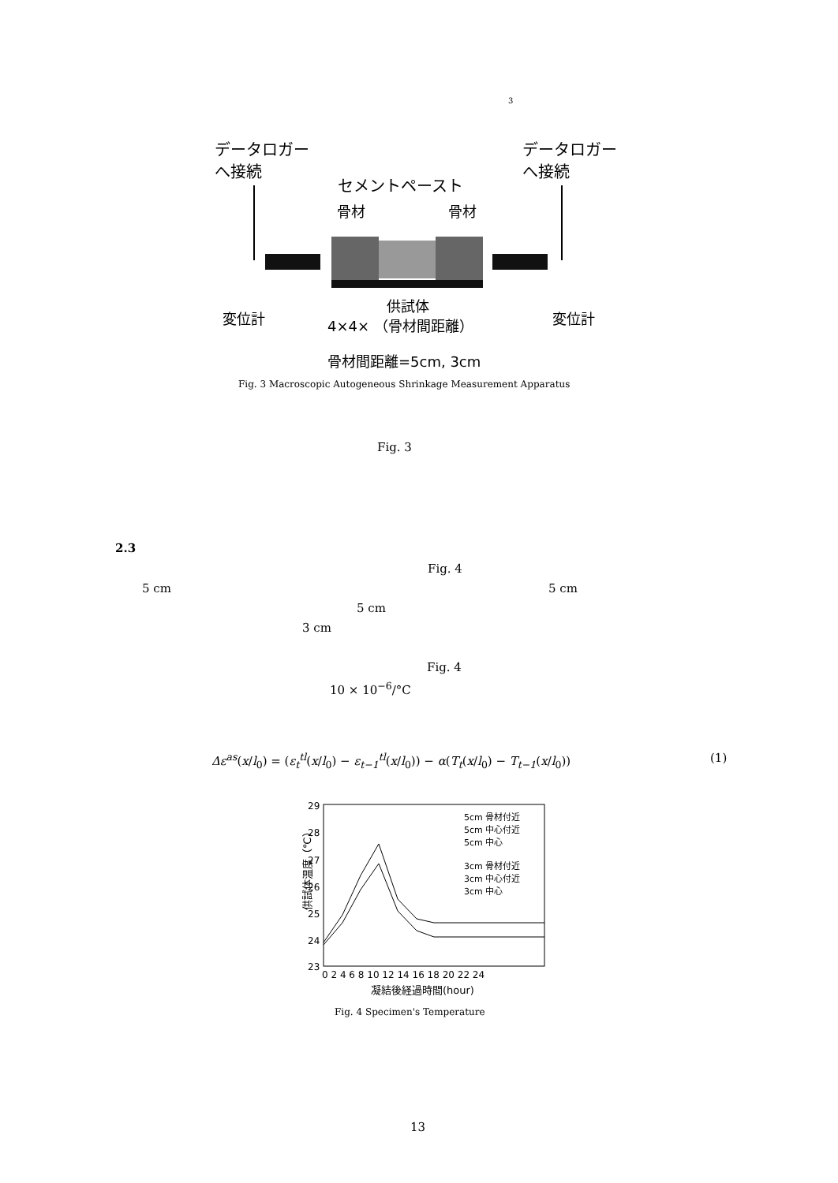3
データロガー
へ接続
データロガー
へ接続
セメントペースト
骨材
骨材
供試体
変位計
変位計
4×4× （骨材間距離）
骨材間距離=5cm, 3cm
Fig. 3 Macroscopic Autogeneous Shrinkage Measurement Apparatus
Fig. 3
2.3
Fig. 4
5 cm 5 cm
5 cm
3 cm
Fig. 4
10 × 10<sup>−6</sup>/°C
Δε<sup>as</sup>(x/l<sub>0</sub>) = (ε<sub>t</sub><sup>tl</sup>(x/l<sub>0</sub>) − ε<sub>t−1</sub><sup>tl</sup>(x/l<sub>0</sub>)) − α(T<sub>t</sub>(x/l<sub>0</sub>) − T<sub>t−1</sub>(x/l<sub>0</sub>))
(1)
供試体温度（℃）
29
28
27
26
25
24
23
0 2 4 6 8 10 12 14 16 18 20 22 24
凝結後経過時間(hour)
5cm 骨材付近
5cm 中心付近
5cm 中心
3cm 骨材付近
3cm 中心付近
3cm 中心
Fig. 4 Specimen's Temperature
13